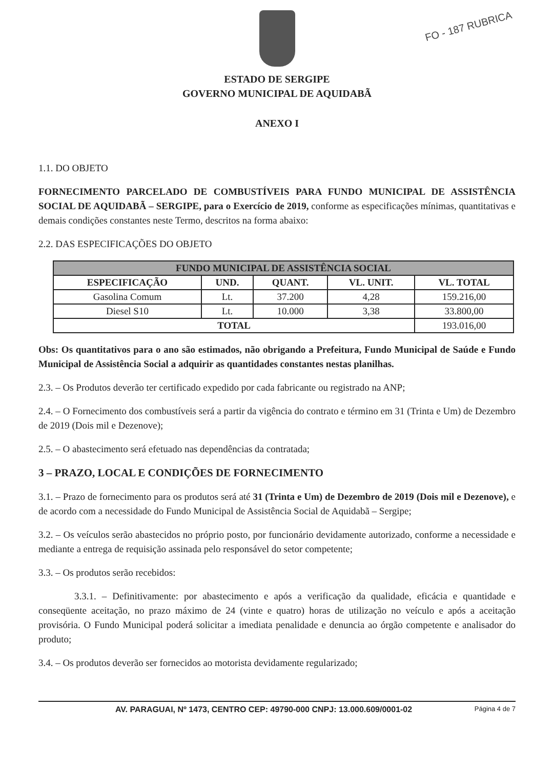FO - 187 RUBRICA
ESTADO DE SERGIPE
GOVERNO MUNICIPAL DE AQUIDABÃ
ANEXO I
1.1. DO OBJETO
FORNECIMENTO PARCELADO DE COMBUSTÍVEIS PARA FUNDO MUNICIPAL DE ASSISTÊNCIA SOCIAL DE AQUIDABÃ – SERGIPE, para o Exercício de 2019, conforme as especificações mínimas, quantitativas e demais condições constantes neste Termo, descritos na forma abaixo:
2.2. DAS ESPECIFICAÇÕES DO OBJETO
| FUNDO MUNICIPAL DE ASSISTÊNCIA SOCIAL | | | | |
| --- | --- | --- | --- | --- |
| ESPECIFICAÇÃO | UND. | QUANT. | VL. UNIT. | VL. TOTAL |
| Gasolina Comum | Lt. | 37.200 | 4,28 | 159.216,00 |
| Diesel S10 | Lt. | 10.000 | 3,38 | 33.800,00 |
| TOTAL | | | | 193.016,00 |
Obs: Os quantitativos para o ano são estimados, não obrigando a Prefeitura, Fundo Municipal de Saúde e Fundo Municipal de Assistência Social a adquirir as quantidades constantes nestas planilhas.
2.3. – Os Produtos deverão ter certificado expedido por cada fabricante ou registrado na ANP;
2.4. – O Fornecimento dos combustíveis será a partir da vigência do contrato e término em 31 (Trinta e Um) de Dezembro de 2019 (Dois mil e Dezenove);
2.5. – O abastecimento será efetuado nas dependências da contratada;
3 – PRAZO, LOCAL E CONDIÇÕES DE FORNECIMENTO
3.1. – Prazo de fornecimento para os produtos será até 31 (Trinta e Um) de Dezembro de 2019 (Dois mil e Dezenove), e de acordo com a necessidade do Fundo Municipal de Assistência Social de Aquidabã – Sergipe;
3.2. – Os veículos serão abastecidos no próprio posto, por funcionário devidamente autorizado, conforme a necessidade e mediante a entrega de requisição assinada pelo responsável do setor competente;
3.3. – Os produtos serão recebidos:
3.3.1. – Definitivamente: por abastecimento e após a verificação da qualidade, eficácia e quantidade e conseqüente aceitação, no prazo máximo de 24 (vinte e quatro) horas de utilização no veículo e após a aceitação provisória. O Fundo Municipal poderá solicitar a imediata penalidade e denuncia ao órgão competente e analisador do produto;
3.4. – Os produtos deverão ser fornecidos ao motorista devidamente regularizado;
AV. PARAGUAI, Nº 1473, CENTRO CEP: 49790-000 CNPJ: 13.000.609/0001-02 Página 4 de 7